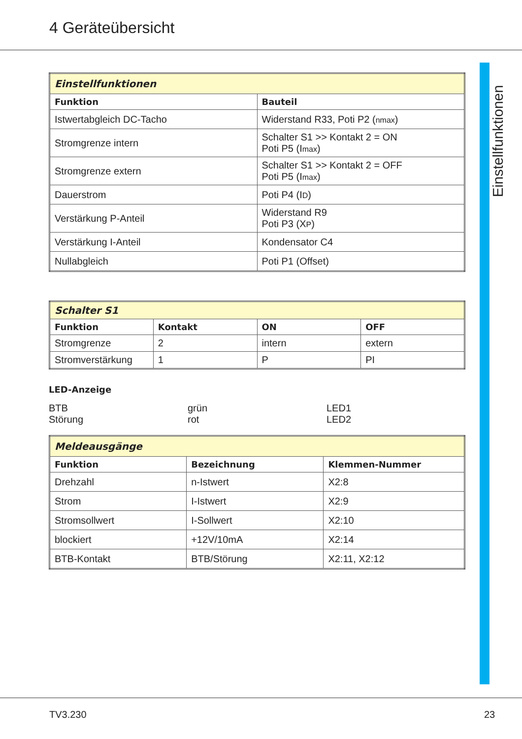4 Geräteübersicht
Einstellfunktionen
| Einstellfunktionen | |
| Funktion | Bauteil |
| Istwertabgleich DC-Tacho | Widerstand R33, Poti P2 ( nmax ) |
| Stromgrenze intern | Schalter S1 >> Kontakt 2 = ON Poti P5 (I max ) |
| Stromgrenze extern | Schalter S1 >> Kontakt 2 = OFF Poti P5 (I max ) |
| Dauerstrom | Poti P4 (I D ) |
| Verstärkung P-Anteil | Widerstand R9 Poti P3 (X P ) |
| Verstärkung I-Anteil | Kondensator C4 |
| Nullabgleich | Poti P1 (Offset) |
| Schalter S1 | | | |
| Funktion | Kontakt | ON | OFF |
| Stromgrenze | 2 | intern | extern |
| Stromverstärkung | 1 | P | PI |
LED-Anzeige
BTB
Störung
grün
rot
LED1
LED2
| Meldeausgänge | | |
| Funktion | Bezeichnung | Klemmen-Nummer |
| Drehzahl | n-Istwert | X2:8 |
| Strom | I-Istwert | X2:9 |
| Stromsollwert | I-Sollwert | X2:10 |
| blockiert | +12V/10mA | X2:14 |
| BTB-Kontakt | BTB/Störung | X2:11, X2:12 |
TV3.230 23